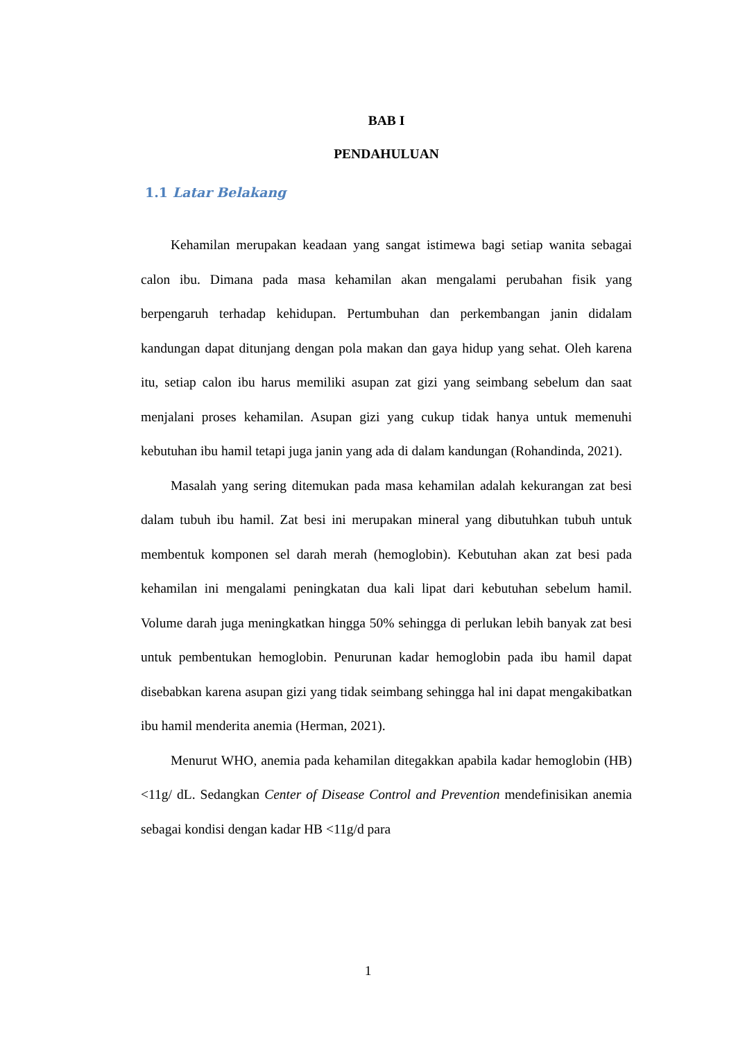BAB I
PENDAHULUAN
1.1 Latar Belakang
Kehamilan merupakan keadaan yang sangat istimewa bagi setiap wanita sebagai calon ibu. Dimana pada masa kehamilan akan mengalami perubahan fisik yang berpengaruh terhadap kehidupan. Pertumbuhan dan perkembangan janin didalam kandungan dapat ditunjang dengan pola makan dan gaya hidup yang sehat. Oleh karena itu, setiap calon ibu harus memiliki asupan zat gizi yang seimbang sebelum dan saat menjalani proses kehamilan. Asupan gizi yang cukup tidak hanya untuk memenuhi kebutuhan ibu hamil tetapi juga janin yang ada di dalam kandungan (Rohandinda, 2021).
Masalah yang sering ditemukan pada masa kehamilan adalah kekurangan zat besi dalam tubuh ibu hamil. Zat besi ini merupakan mineral yang dibutuhkan tubuh untuk membentuk komponen sel darah merah (hemoglobin). Kebutuhan akan zat besi pada kehamilan ini mengalami peningkatan dua kali lipat dari kebutuhan sebelum hamil. Volume darah juga meningkatkan hingga 50% sehingga di perlukan lebih banyak zat besi untuk pembentukan hemoglobin. Penurunan kadar hemoglobin pada ibu hamil dapat disebabkan karena asupan gizi yang tidak seimbang sehingga hal ini dapat mengakibatkan ibu hamil menderita anemia (Herman, 2021).
Menurut WHO, anemia pada kehamilan ditegakkan apabila kadar hemoglobin (HB) <11g/ dL. Sedangkan Center of Disease Control and Prevention mendefinisikan anemia sebagai kondisi dengan kadar HB <11g/d para
1